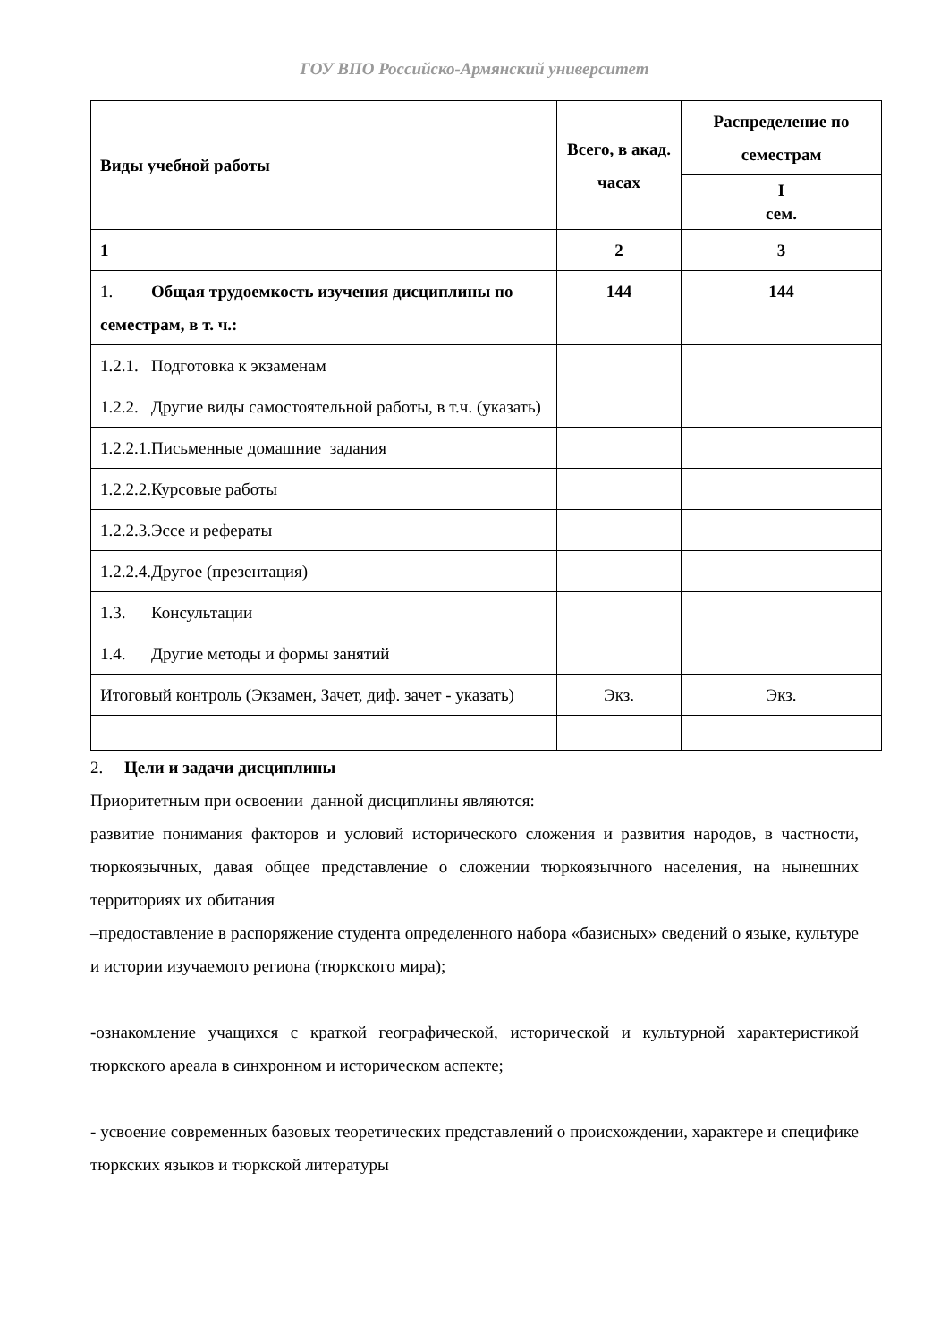ГОУ ВПО Российско-Армянский университет
| Виды учебной работы | Всего, в акад. часах | Распределение по семестрам |
| --- | --- | --- |
| | | I сем. |
| 1 | 2 | 3 |
| 1. Общая трудоемкость изучения дисциплины по семестрам, в т. ч.: | 144 | 144 |
| 1.2.1. Подготовка к экзаменам | | |
| 1.2.2. Другие виды самостоятельной работы, в т.ч. (указать) | | |
| 1.2.2.1.Письменные домашние задания | | |
| 1.2.2.2.Курсовые работы | | |
| 1.2.2.3.Эссе и рефераты | | |
| 1.2.2.4.Другое (презентация) | | |
| 1.3. Консультации | | |
| 1.4. Другие методы и формы занятий | | |
| Итоговый контроль (Экзамен, Зачет, диф. зачет - указать) | Экз. | Экз. |
2. Цели и задачи дисциплины
Приоритетным при освоении данной дисциплины являются:
развитие понимания факторов и условий исторического сложения и развития народов, в частности, тюркоязычных, давая общее представление о сложении тюркоязычного населения, на нынешних территориях их обитания
–предоставление в распоряжение студента определенного набора «базисных» сведений о языке, культуре и истории изучаемого региона (тюркского мира);
-ознакомление учащихся с краткой географической, исторической и культурной характеристикой тюркского ареала в синхронном и историческом аспекте;
- усвоение современных базовых теоретических представлений о происхождении, характере и специфике тюркских языков и тюркской литературы